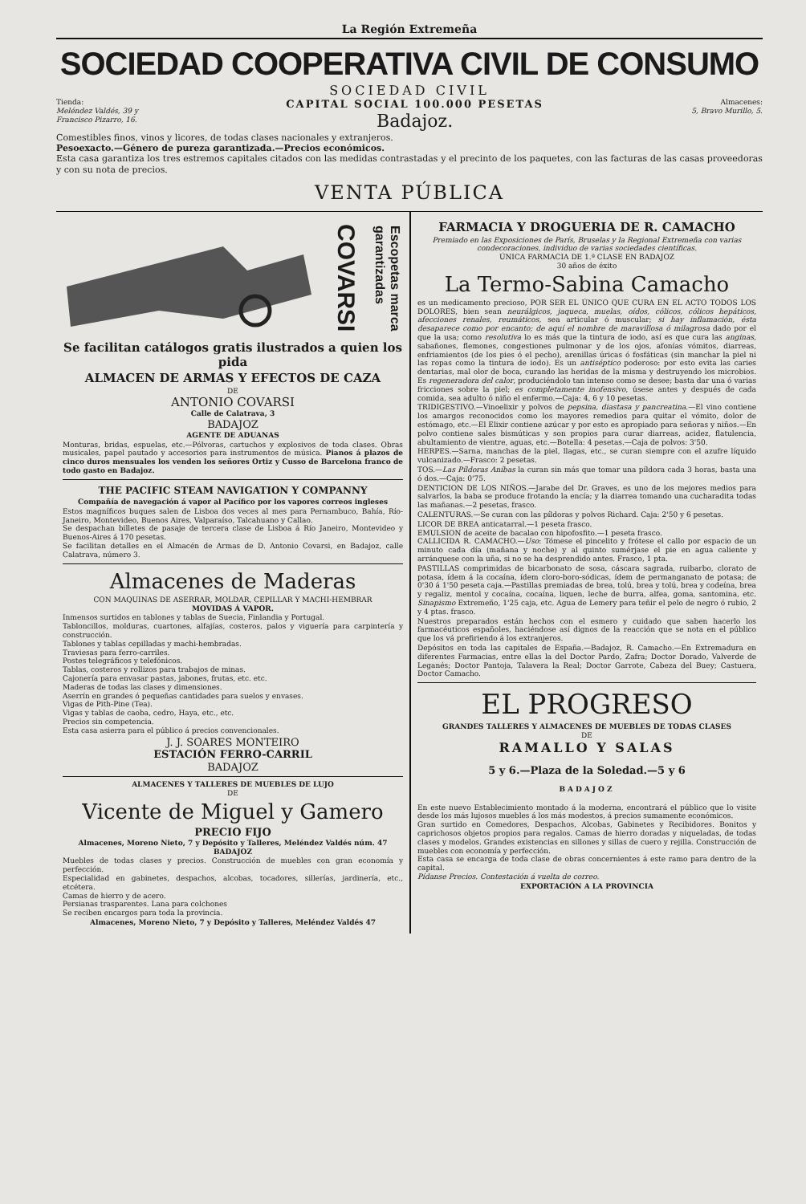La Región Extremeña
SOCIEDAD COOPERATIVA CIVIL DE CONSUMO
SOCIEDAD CIVIL
Tienda:
Meléndez Valdés, 39 y
Francisco Pizarro, 16.
CAPITAL SOCIAL 100.000 PESETAS
Badajoz.
Almacenes:
5, Bravo Murillo, 5.
Comestibles finos, vinos y licores, de todas clases nacionales y extranjeros.
Pesoexacto.—Género de pureza garantizada.—Precios económicos.
Esta casa garantiza los tres estremos capitales citados con las medidas contrastadas y el precinto de los paquetes, con las facturas de las casas proveedoras y con su nota de precios.
VENTA PÚBLICA
COVARSI
Escopetas marca
garantizadas
Se facilitan catálogos gratis ilustrados a quien los pida
ALMACEN DE ARMAS Y EFECTOS DE CAZA
DE
ANTONIO COVARSI
Calle de Calatrava, 3
BADAJOZ
AGENTE DE ADUANAS
Monturas, bridas, espuelas, etc.—Pólvoras, cartuchos y explosivos de toda clases. Obras musicales, papel pautado y accesorios para instrumentos de música. Pianos á plazos de cinco duros mensuales los venden los señores Ortiz y Cusso de Barcelona franco de todo gasto en Badajoz.
THE PACIFIC STEAM NAVIGATION Y COMPANNY
Compañía de navegación á vapor al Pacífico por los vapores correos ingleses
Estos magníficos buques salen de Lisboa dos veces al mes para Pernambuco, Bahía, Río-Janeiro, Montevideo, Buenos Aires, Valparaíso, Talcahuano y Callao.
Se despachan billetes de pasaje de tercera clase de Lisboa á Río Janeiro, Montevideo y Buenos-Aires á 170 pesetas.
Se facilitan detalles en el Almacén de Armas de D. Antonio Covarsi, en Badajoz, calle Calatrava, número 3.
Almacenes de Maderas
CON MAQUINAS DE ASERRAR, MOLDAR, CEPILLAR Y MACHI-HEMBRAR
MOVIDAS Á VAPOR.
Inmensos surtidos en tablones y tablas de Suecia, Finlandia y Portugal.
Tabloncillos, molduras, cuartones, alfajías, costeros, palos y viguería para carpintería y construcción.
Tablones y tablas cepilladas y machi-hembradas.
Traviesas para ferro-carriles.
Postes telegráficos y telefónicos.
Tablas, costeros y rollizos para trabajos de minas.
Cajonería para envasar pastas, jabones, frutas, etc. etc.
Maderas de todas las clases y dimensiones.
Aserrín en grandes ó pequeñas cantidades para suelos y envases.
Vigas de Pith-Pine (Tea).
Vigas y tablas de caoba, cedro, Haya, etc., etc.
Precios sin competencia.
Esta casa asierra para el público á precios convencionales.
J. J. SOARES MONTEIRO
ESTACIÓN FERRO-CARRIL
BADAJOZ
ALMACENES Y TALLERES DE MUEBLES DE LUJO
DE
Vicente de Miguel y Gamero
PRECIO FIJO
Almacenes, Moreno Nieto, 7 y Depósito y Talleres, Meléndez Valdés núm. 47
BADAJOZ
Muebles de todas clases y precios. Construcción de muebles con gran economía y perfección.
Especialidad en gabinetes, despachos, alcobas, tocadores, sillerías, jardinería, etc., etcétera.
Camas de hierro y de acero.
Persianas trasparentes. Lana para colchones
Se reciben encargos para toda la provincia.
Almacenes, Moreno Nieto, 7 y Depósito y Talleres, Meléndez Valdés 47
FARMACIA Y DROGUERIA DE R. CAMACHO
Premiado en las Exposiciones de París, Bruselas y la Regional Extremeña con varias condecoraciones, individuo de varias sociedades científicas.
ÚNICA FARMACIA DE 1.ª CLASE EN BADAJOZ
30 años de éxito
La Termo-Sabina Camacho
es un medicamento precioso, POR SER EL ÚNICO QUE CURA EN EL ACTO TODOS LOS DOLORES, bien sean neurálgicos, jaqueca, muelas, oídos, cólicos, cólicos hepáticos, afecciones renales, reumáticos, sea articular ó muscular; si hay inflamación, ésta desaparece como por encanto; de aquí el nombre de maravillosa ó milagrosa dado por el que la usa; como resolutiva lo es más que la tintura de iodo, así es que cura las anginas, sabañones, flemones, congestiones pulmonar y de los ojos, afonías vómitos, diarreas, enfriamientos (de los pies ó el pecho), arenillas úricas ó fosfáticas (sin manchar la piel ni las ropas como la tintura de iodo). Es un antiséptico poderoso: por esto evita las caries dentarias, mal olor de boca, curando las heridas de la misma y destruyendo los microbios. Es regeneradora del calor, produciéndolo tan intenso como se desee; basta dar una ó varias fricciones sobre la piel; es completamente inofensivo, úsese antes y después de cada comida, sea adulto ó niño el enfermo.—Caja: 4, 6 y 10 pesetas.
TRIDIGESTIVO.—Vinoelixir y polvos de pepsina, diastasa y pancreatina.—El vino contiene los amargos reconocidos como los mayores remedios para quitar el vómito, dolor de estómago, etc.—El Elixir contiene azúcar y por esto es apropiado para señoras y niños.—En polvo contiene sales bismúticas y son propios para curar diarreas, acidez, flatulencia, abultamiento de vientre, aguas, etc.—Botella: 4 pesetas.—Caja de polvos: 3'50.
HERPES.—Sarna, manchas de la piel, llagas, etc., se curan siempre con el azufre líquido vulcanizado.—Frasco: 2 pesetas.
TOS.—Las Píldoras Aníbas la curan sin más que tomar una píldora cada 3 horas, basta una ó dos.—Caja: 0'75.
DENTICION DE LOS NIÑOS.—Jarabe del Dr. Graves, es uno de los mejores medios para salvarlos, la baba se produce frotando la encía; y la diarrea tomando una cucharadita todas las mañanas.—2 pesetas, frasco.
CALENTURAS.—Se curan con las píldoras y polvos Richard. Caja: 2'50 y 6 pesetas.
LICOR DE BREA anticatarral.—1 peseta frasco.
EMULSION de aceite de bacalao con hipofosfito.—1 peseta frasco.
CALLICIDA R. CAMACHO.—Uso: Tómese el pincelito y frótese el callo por espacio de un minuto cada día (mañana y noche) y al quinto sumérjase el pie en agua caliente y arránquese con la uña, si no se ha desprendido antes. Frasco, 1 pta.
PASTILLAS comprimidas de bicarbonato de sosa, cáscara sagrada, ruibarbo, clorato de potasa, ídem á la cocaína, ídem cloro-boro-sódicas, ídem de permanganato de potasa; de 0'30 á 1'50 peseta caja.—Pastillas premiadas de brea, tolú, brea y tolú, brea y codeína, brea y regaliz, mentol y cocaína, cocaína, liquen, leche de burra, alfea, goma, santomina, etc. Sinapismo Extremeño, 1'25 caja, etc. Agua de Lemery para teñir el pelo de negro ó rubio, 2 y 4 ptas. frasco.
Nuestros preparados están hechos con el esmero y cuidado que saben hacerlo los farmacéuticos españoles, haciéndose así dignos de la reacción que se nota en el público que los vá prefiriendo á los extranjeros.
Depósitos en toda las capitales de España.—Badajoz, R. Camacho.—En Extremadura en diferentes Farmacias, entre ellas la del Doctor Pardo, Zafra; Doctor Dorado, Valverde de Leganés; Doctor Pantoja, Talavera la Real; Doctor Garrote, Cabeza del Buey; Castuera, Doctor Camacho.
EL PROGRESO
GRANDES TALLERES Y ALMACENES DE MUEBLES DE TODAS CLASES
DE
RAMALLO Y SALAS
5 y 6.—Plaza de la Soledad.—5 y 6
BADAJOZ
En este nuevo Establecimiento montado á la moderna, encontrará el público que lo visite desde los más lujosos muebles á los más modestos, á precios sumamente económicos.
Gran surtido en Comedores, Despachos, Alcobas, Gabinetes y Recibidores. Bonitos y caprichosos objetos propios para regalos. Camas de hierro doradas y niqueladas, de todas clases y modelos. Grandes existencias en sillones y sillas de cuero y rejilla. Construcción de muebles con economía y perfección.
Esta casa se encarga de toda clase de obras concernientes á este ramo para dentro de la capital.
Pídanse Precios. Contestación á vuelta de correo.
EXPORTACIÓN A LA PROVINCIA